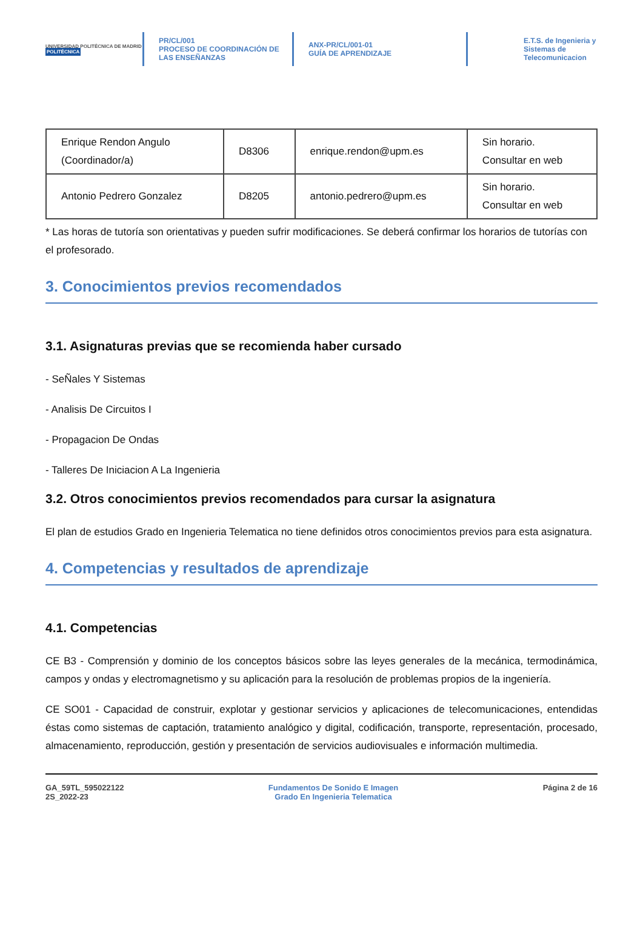UNIVERSIDAD POLITÉCNICA DE MADRID
POLITÉCNICA
PR/CL/001
PROCESO DE COORDINACIÓN DE
LAS ENSEÑANZAS
ANX-PR/CL/001-01
GUÍA DE APRENDIZAJE
E.T.S. de Ingenieria y
Sistemas de
Telecomunicacion
| Enrique Rendon Angulo (Coordinador/a) | D8306 | enrique.rendon@upm.es | Sin horario. Consultar en web |
| Antonio Pedrero Gonzalez | D8205 | antonio.pedrero@upm.es | Sin horario. Consultar en web |
* Las horas de tutoría son orientativas y pueden sufrir modificaciones. Se deberá confirmar los horarios de tutorías con el profesorado.
3. Conocimientos previos recomendados
3.1. Asignaturas previas que se recomienda haber cursado
- SeÑales Y Sistemas
- Analisis De Circuitos I
- Propagacion De Ondas
- Talleres De Iniciacion A La Ingenieria
3.2. Otros conocimientos previos recomendados para cursar la asignatura
El plan de estudios Grado en Ingenieria Telematica no tiene definidos otros conocimientos previos para esta asignatura.
4. Competencias y resultados de aprendizaje
4.1. Competencias
CE B3 - Comprensión y dominio de los conceptos básicos sobre las leyes generales de la mecánica, termodinámica, campos y ondas y electromagnetismo y su aplicación para la resolución de problemas propios de la ingeniería.
CE SO01 - Capacidad de construir, explotar y gestionar servicios y aplicaciones de telecomunicaciones, entendidas éstas como sistemas de captación, tratamiento analógico y digital, codificación, transporte, representación, procesado, almacenamiento, reproducción, gestión y presentación de servicios audiovisuales e información multimedia.
GA_59TL_595022122
2S_2022-23
Fundamentos De Sonido E Imagen
Grado En Ingenieria Telematica
Página 2 de 16